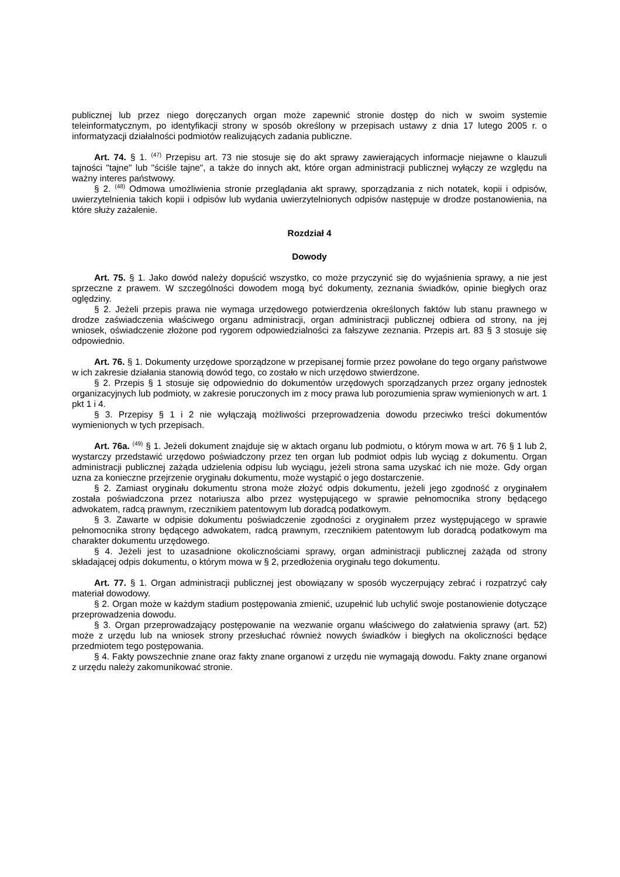publicznej lub przez niego doręczanych organ może zapewnić stronie dostęp do nich w swoim systemie teleinformatycznym, po identyfikacji strony w sposób określony w przepisach ustawy z dnia 17 lutego 2005 r. o informatyzacji działalności podmiotów realizujących zadania publiczne.
Art. 74. § 1. <sup>(47)</sup> Przepisu art. 73 nie stosuje się do akt sprawy zawierających informacje niejawne o klauzuli tajności "tajne" lub "ściśle tajne", a także do innych akt, które organ administracji publicznej wyłączy ze względu na ważny interes państwowy.
§ 2. <sup>(48)</sup> Odmowa umożliwienia stronie przeglądania akt sprawy, sporządzania z nich notatek, kopii i odpisów, uwierzytelnienia takich kopii i odpisów lub wydania uwierzytelnionych odpisów następuje w drodze postanowienia, na które służy zażalenie.
Rozdział 4
Dowody
Art. 75. § 1. Jako dowód należy dopuścić wszystko, co może przyczynić się do wyjaśnienia sprawy, a nie jest sprzeczne z prawem. W szczególności dowodem mogą być dokumenty, zeznania świadków, opinie biegłych oraz oględziny.
§ 2. Jeżeli przepis prawa nie wymaga urzędowego potwierdzenia określonych faktów lub stanu prawnego w drodze zaświadczenia właściwego organu administracji, organ administracji publicznej odbiera od strony, na jej wniosek, oświadczenie złożone pod rygorem odpowiedzialności za fałszywe zeznania. Przepis art. 83 § 3 stosuje się odpowiednio.
Art. 76. § 1. Dokumenty urzędowe sporządzone w przepisanej formie przez powołane do tego organy państwowe w ich zakresie działania stanowią dowód tego, co zostało w nich urzędowo stwierdzone.
§ 2. Przepis § 1 stosuje się odpowiednio do dokumentów urzędowych sporządzanych przez organy jednostek organizacyjnych lub podmioty, w zakresie poruczonych im z mocy prawa lub porozumienia spraw wymienionych w art. 1 pkt 1 i 4.
§ 3. Przepisy § 1 i 2 nie wyłączają możliwości przeprowadzenia dowodu przeciwko treści dokumentów wymienionych w tych przepisach.
Art. 76a. <sup>(49)</sup> § 1. Jeżeli dokument znajduje się w aktach organu lub podmiotu, o którym mowa w art. 76 § 1 lub 2, wystarczy przedstawić urzędowo poświadczony przez ten organ lub podmiot odpis lub wyciąg z dokumentu. Organ administracji publicznej zażąda udzielenia odpisu lub wyciągu, jeżeli strona sama uzyskać ich nie może. Gdy organ uzna za konieczne przejrzenie oryginału dokumentu, może wystąpić o jego dostarczenie.
§ 2. Zamiast oryginału dokumentu strona może złożyć odpis dokumentu, jeżeli jego zgodność z oryginałem została poświadczona przez notariusza albo przez występującego w sprawie pełnomocnika strony będącego adwokatem, radcą prawnym, rzecznikiem patentowym lub doradcą podatkowym.
§ 3. Zawarte w odpisie dokumentu poświadczenie zgodności z oryginałem przez występującego w sprawie pełnomocnika strony będącego adwokatem, radcą prawnym, rzecznikiem patentowym lub doradcą podatkowym ma charakter dokumentu urzędowego.
§ 4. Jeżeli jest to uzasadnione okolicznościami sprawy, organ administracji publicznej zażąda od strony składającej odpis dokumentu, o którym mowa w § 2, przedłożenia oryginału tego dokumentu.
Art. 77. § 1. Organ administracji publicznej jest obowiązany w sposób wyczerpujący zebrać i rozpatrzyć cały materiał dowodowy.
§ 2. Organ może w każdym stadium postępowania zmienić, uzupełnić lub uchylić swoje postanowienie dotyczące przeprowadzenia dowodu.
§ 3. Organ przeprowadzający postępowanie na wezwanie organu właściwego do załatwienia sprawy (art. 52) może z urzędu lub na wniosek strony przesłuchać również nowych świadków i biegłych na okoliczności będące przedmiotem tego postępowania.
§ 4. Fakty powszechnie znane oraz fakty znane organowi z urzędu nie wymagają dowodu. Fakty znane organowi z urzędu należy zakomunikować stronie.